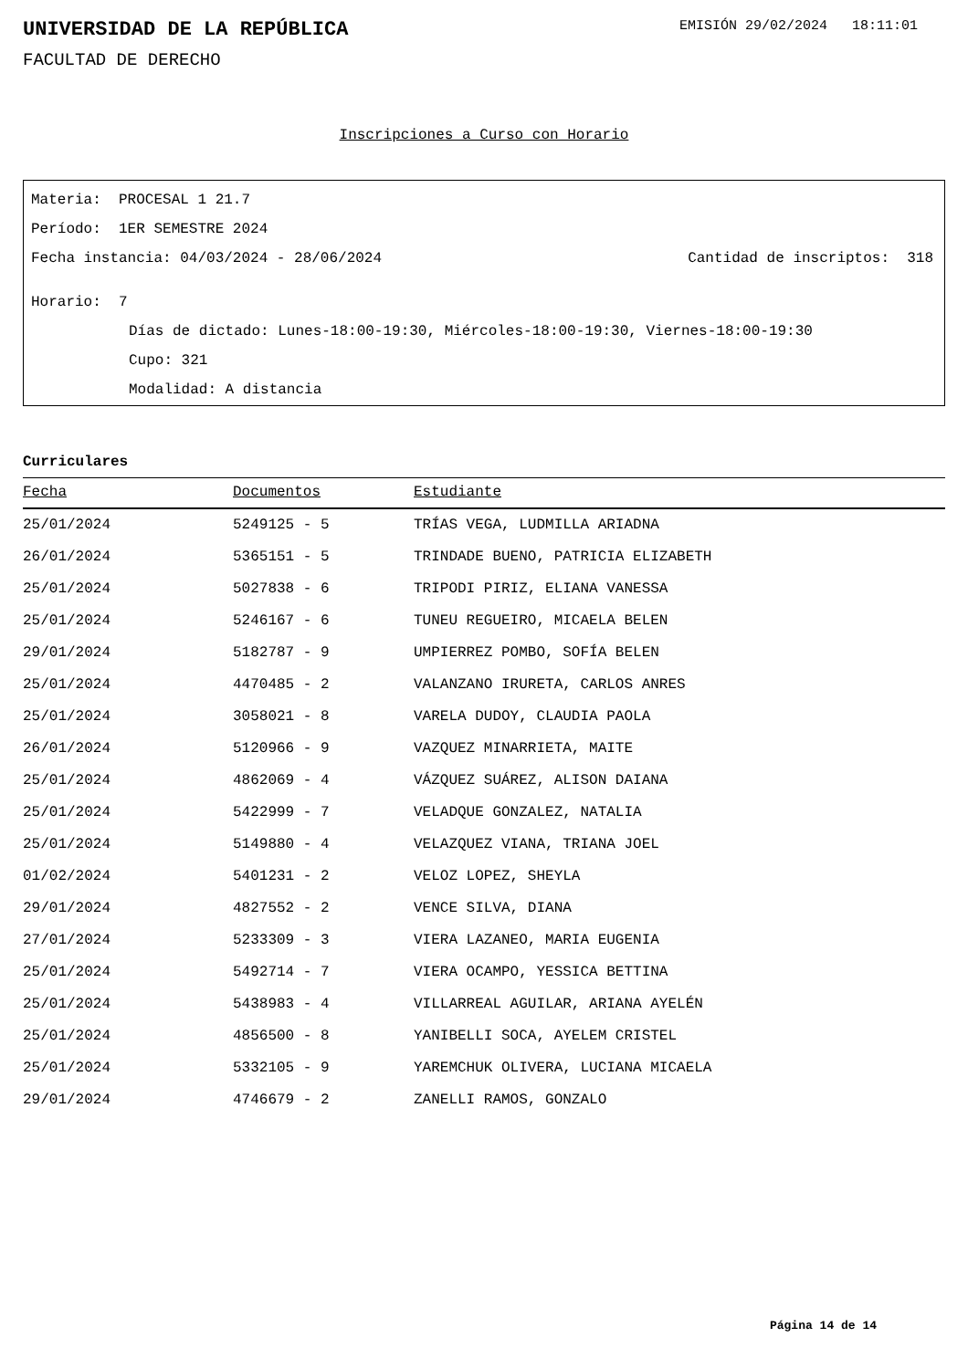UNIVERSIDAD DE LA REPÚBLICA
EMISIÓN 29/02/2024 18:11:01
FACULTAD DE DERECHO
Inscripciones a Curso con Horario
Materia: PROCESAL 1 21.7
Período: 1ER SEMESTRE 2024
Fecha instancia: 04/03/2024 - 28/06/2024 Cantidad de inscriptos: 318
Horario: 7
Días de dictado: Lunes-18:00-19:30, Miércoles-18:00-19:30, Viernes-18:00-19:30
Cupo: 321
Modalidad: A distancia
Curriculares
| Fecha | Documentos | Estudiante |
| --- | --- | --- |
| 25/01/2024 | 5249125 - 5 | TRÍAS VEGA, LUDMILLA ARIADNA |
| 26/01/2024 | 5365151 - 5 | TRINDADE BUENO, PATRICIA ELIZABETH |
| 25/01/2024 | 5027838 - 6 | TRIPODI PIRIZ, ELIANA VANESSA |
| 25/01/2024 | 5246167 - 6 | TUNEU REGUEIRO, MICAELA BELEN |
| 29/01/2024 | 5182787 - 9 | UMPIERREZ POMBO, SOFÍA BELEN |
| 25/01/2024 | 4470485 - 2 | VALANZANO IRURETA, CARLOS ANRES |
| 25/01/2024 | 3058021 - 8 | VARELA DUDOY, CLAUDIA PAOLA |
| 26/01/2024 | 5120966 - 9 | VAZQUEZ MINARRIETA, MAITE |
| 25/01/2024 | 4862069 - 4 | VÁZQUEZ SUÁREZ, ALISON DAIANA |
| 25/01/2024 | 5422999 - 7 | VELADQUE GONZALEZ, NATALIA |
| 25/01/2024 | 5149880 - 4 | VELAZQUEZ VIANA, TRIANA JOEL |
| 01/02/2024 | 5401231 - 2 | VELOZ LOPEZ, SHEYLA |
| 29/01/2024 | 4827552 - 2 | VENCE SILVA, DIANA |
| 27/01/2024 | 5233309 - 3 | VIERA LAZANEO, MARIA EUGENIA |
| 25/01/2024 | 5492714 - 7 | VIERA OCAMPO, YESSICA BETTINA |
| 25/01/2024 | 5438983 - 4 | VILLARREAL AGUILAR, ARIANA AYELÉN |
| 25/01/2024 | 4856500 - 8 | YANIBELLI SOCA, AYELEM CRISTEL |
| 25/01/2024 | 5332105 - 9 | YAREMCHUK OLIVERA, LUCIANA MICAELA |
| 29/01/2024 | 4746679 - 2 | ZANELLI RAMOS, GONZALO |
Página 14 de 14